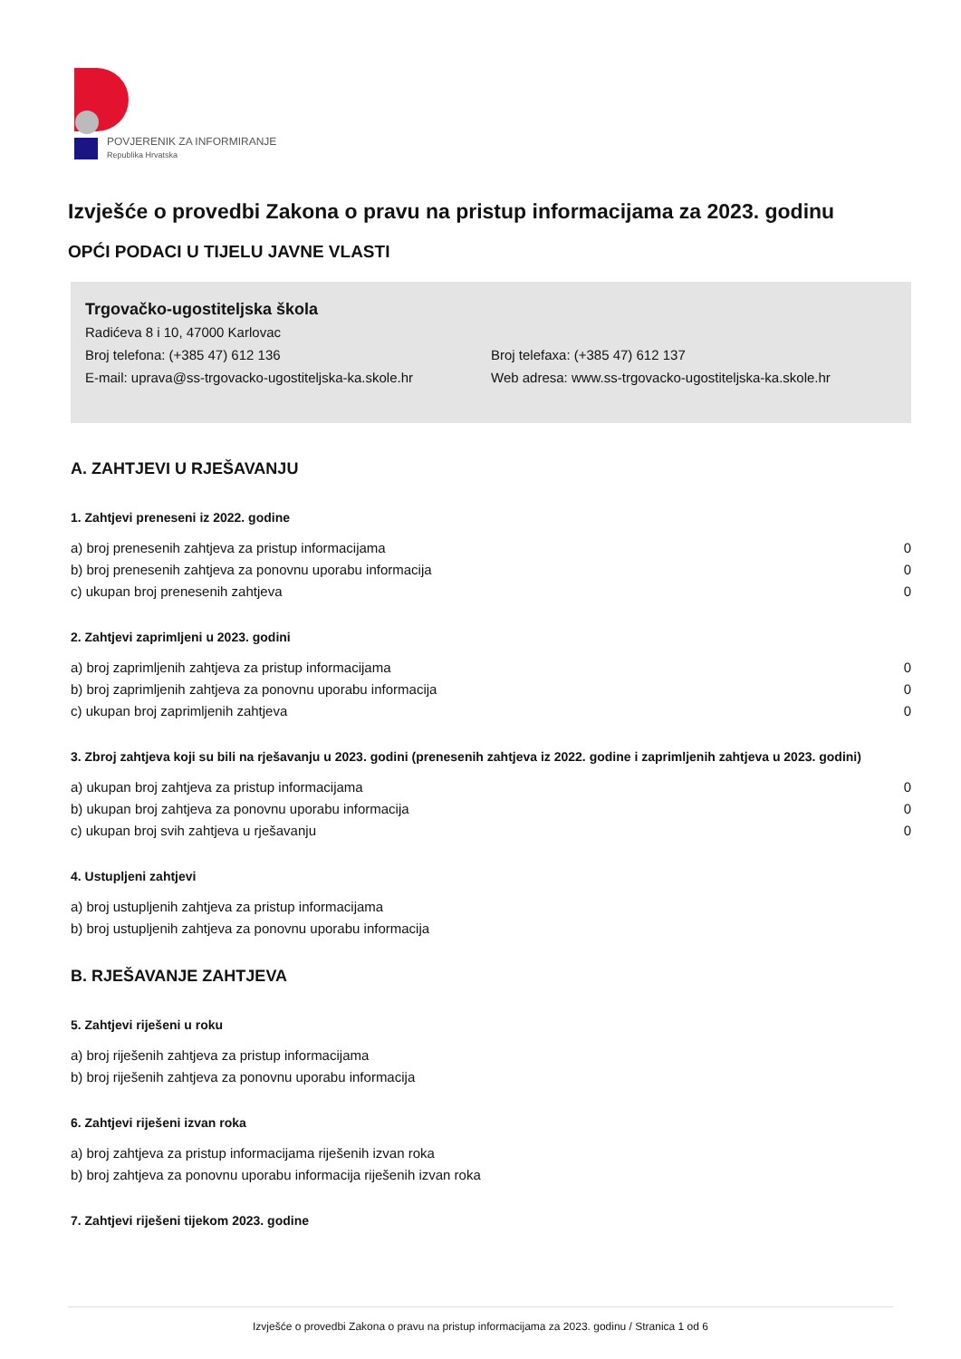POVJERENIK ZA INFORMIRANJE
Republika Hrvatska
Izvješće o provedbi Zakona o pravu na pristup informacijama za 2023. godinu
OPĆI PODACI U TIJELU JAVNE VLASTI
Trgovačko-ugostiteljska škola
Radićeva 8 i 10, 47000 Karlovac
Broj telefona: (+385 47) 612 136 Broj telefaxa: (+385 47) 612 137
E-mail: uprava@ss-trgovacko-ugostiteljska-ka.skole.hr
Web adresa: www.ss-trgovacko-ugostiteljska-ka.skole.hr
A. ZAHTJEVI U RJEŠAVANJU
1. Zahtjevi preneseni iz 2022. godine
a) broj prenesenih zahtjeva za pristup informacijama 0
b) broj prenesenih zahtjeva za ponovnu uporabu informacija 0
c) ukupan broj prenesenih zahtjeva 0
2. Zahtjevi zaprimljeni u 2023. godini
a) broj zaprimljenih zahtjeva za pristup informacijama 0
b) broj zaprimljenih zahtjeva za ponovnu uporabu informacija 0
c) ukupan broj zaprimljenih zahtjeva 0
3. Zbroj zahtjeva koji su bili na rješavanju u 2023. godini (prenesenih zahtjeva iz 2022. godine i zaprimljenih zahtjeva u 2023. godini)
a) ukupan broj zahtjeva za pristup informacijama 0
b) ukupan broj zahtjeva za ponovnu uporabu informacija 0
c) ukupan broj svih zahtjeva u rješavanju 0
4. Ustupljeni zahtjevi
a) broj ustupljenih zahtjeva za pristup informacijama
b) broj ustupljenih zahtjeva za ponovnu uporabu informacija
B. RJEŠAVANJE ZAHTJEVA
5. Zahtjevi riješeni u roku
a) broj riješenih zahtjeva za pristup informacijama
b) broj riješenih zahtjeva za ponovnu uporabu informacija
6. Zahtjevi riješeni izvan roka
a) broj zahtjeva za pristup informacijama riješenih izvan roka
b) broj zahtjeva za ponovnu uporabu informacija riješenih izvan roka
7. Zahtjevi riješeni tijekom 2023. godine
Izvješće o provedbi Zakona o pravu na pristup informacijama za 2023. godinu / Stranica 1 od 6